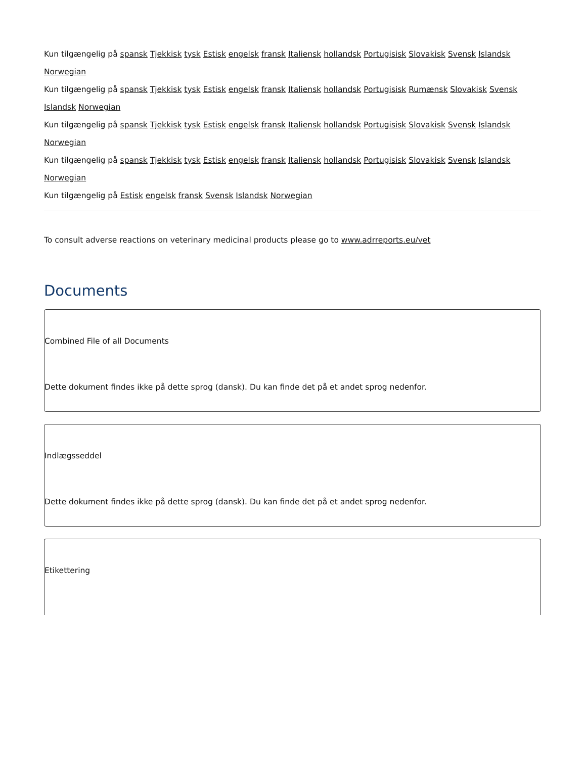Kun tilgængelig på spansk Tjekkisk tysk Estisk engelsk fransk Italiensk hollandsk Portugisisk Slovakisk Svensk Islandsk Norwegian
Kun tilgængelig på spansk Tjekkisk tysk Estisk engelsk fransk Italiensk hollandsk Portugisisk Rumænsk Slovakisk Svensk Islandsk Norwegian
Kun tilgængelig på spansk Tjekkisk tysk Estisk engelsk fransk Italiensk hollandsk Portugisisk Slovakisk Svensk Islandsk Norwegian
Kun tilgængelig på spansk Tjekkisk tysk Estisk engelsk fransk Italiensk hollandsk Portugisisk Slovakisk Svensk Islandsk Norwegian
Kun tilgængelig på Estisk engelsk fransk Svensk Islandsk Norwegian
To consult adverse reactions on veterinary medicinal products please go to www.adrreports.eu/vet
Documents
Combined File of all Documents
Dette dokument findes ikke på dette sprog (dansk). Du kan finde det på et andet sprog nedenfor.
Indlægsseddel
Dette dokument findes ikke på dette sprog (dansk). Du kan finde det på et andet sprog nedenfor.
Etikettering